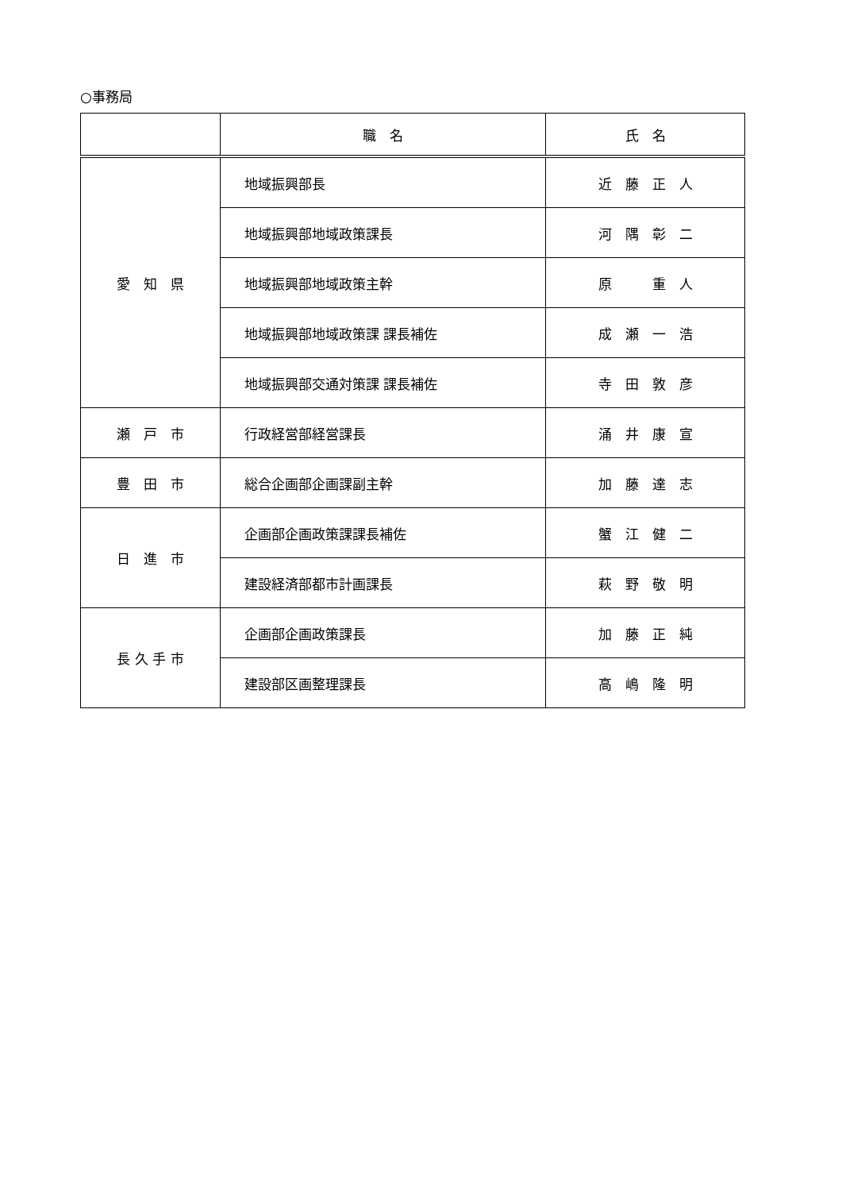○事務局
| | 職 名 | 氏 名 |
| --- | --- | --- |
| 愛 知 県 | 地域振興部長 | 近 藤 正 人 |
| | 地域振興部地域政策課長 | 河 隅 彰 二 |
| | 地域振興部地域政策主幹 | 原 重 人 |
| | 地域振興部地域政策課 課長補佐 | 成 瀬 一 浩 |
| | 地域振興部交通対策課 課長補佐 | 寺 田 敦 彦 |
| 瀬 戸 市 | 行政経営部経営課長 | 涌 井 康 宣 |
| 豊 田 市 | 総合企画部企画課副主幹 | 加 藤 達 志 |
| 日 進 市 | 企画部企画政策課課長補佐 | 蟹 江 健 二 |
| | 建設経済部都市計画課長 | 萩 野 敬 明 |
| 長 久 手 市 | 企画部企画政策課長 | 加 藤 正 純 |
| | 建設部区画整理課長 | 高 嶋 隆 明 |